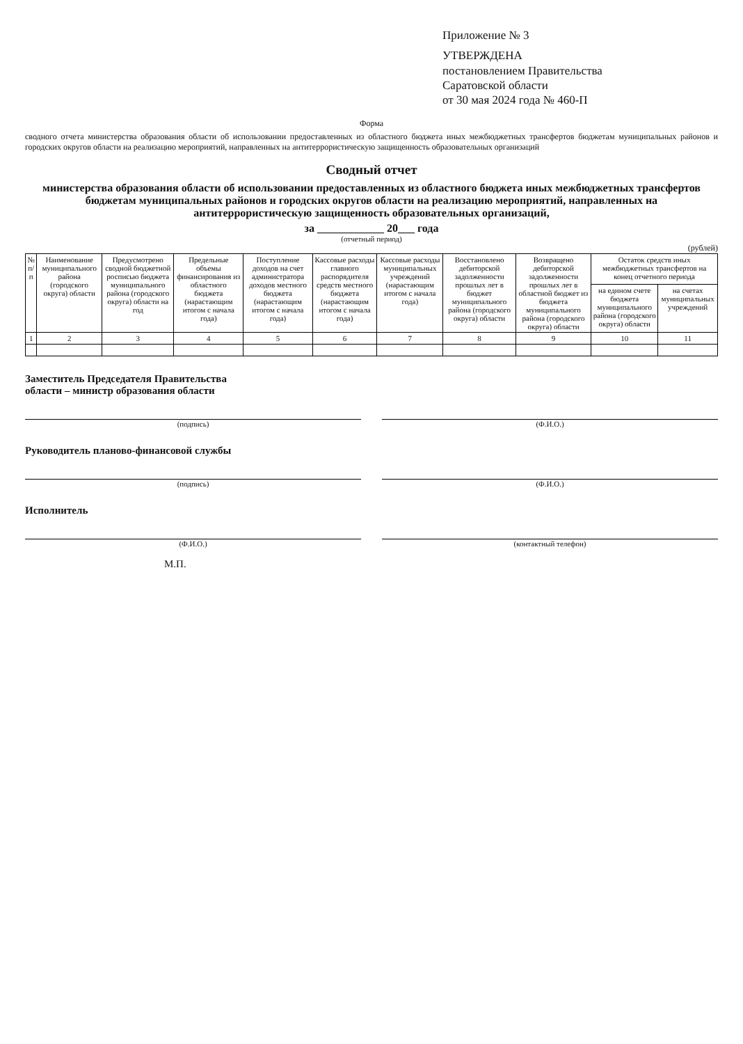Приложение № 3
УТВЕРЖДЕНА
постановлением Правительства
Саратовской области
от 30 мая 2024 года № 460-П
Форма
сводного отчета министерства образования области об использовании предоставленных из областного бюджета иных межбюджетных трансфертов бюджетам муниципальных районов и городских округов области на реализацию мероприятий, направленных на антитеррористическую защищенность образовательных организаций
Сводный отчет
министерства образования области об использовании предоставленных из областного бюджета иных межбюджетных трансфертов бюджетам муниципальных районов и городских округов области на реализацию мероприятий, направленных на антитеррористическую защищенность образовательных организаций,
за ____________ 20___ года
(отчетный период)
(рублей)
| № п/п | Наименование муниципального района (городского округа) области | Предусмотрено сводной бюджетной росписью бюджета муниципального района (городского округа) области на год | Предельные объемы финансирования из областного бюджета (нарастающим итогом с начала года) | Поступление доходов на счет администратора доходов местного бюджета (нарастающим итогом с начала года) | Кассовые расходы главного распорядителя средств местного бюджета (нарастающим итогом с начала года) | Кассовые расходы муниципальных учреждений (нарастающим итогом с начала года) | Восстановлено дебиторской задолженности прошлых лет в бюджет муниципального района (городского округа) области | Возвращено дебиторской задолженности прошлых лет в областной бюджет из бюджета муниципального района (городского округа) области | Остаток средств иных межбюджетных трансфертов на конец отчетного периода | |
| --- | --- | --- | --- | --- | --- | --- | --- | --- | --- | --- |
| | | | | | | | | | на едином счете бюджета муниципального района (городского округа) области | на счетах муниципальных учреждений |
| 1 | 2 | 3 | 4 | 5 | 6 | 7 | 8 | 9 | 10 | 11 |
Заместитель Председателя Правительства
области – министр образования области
(подпись) (Ф.И.О.)
Руководитель планово-финансовой службы
(подпись) (Ф.И.О.)
Исполнитель
(Ф.И.О.) (контактный телефон)
М.П.